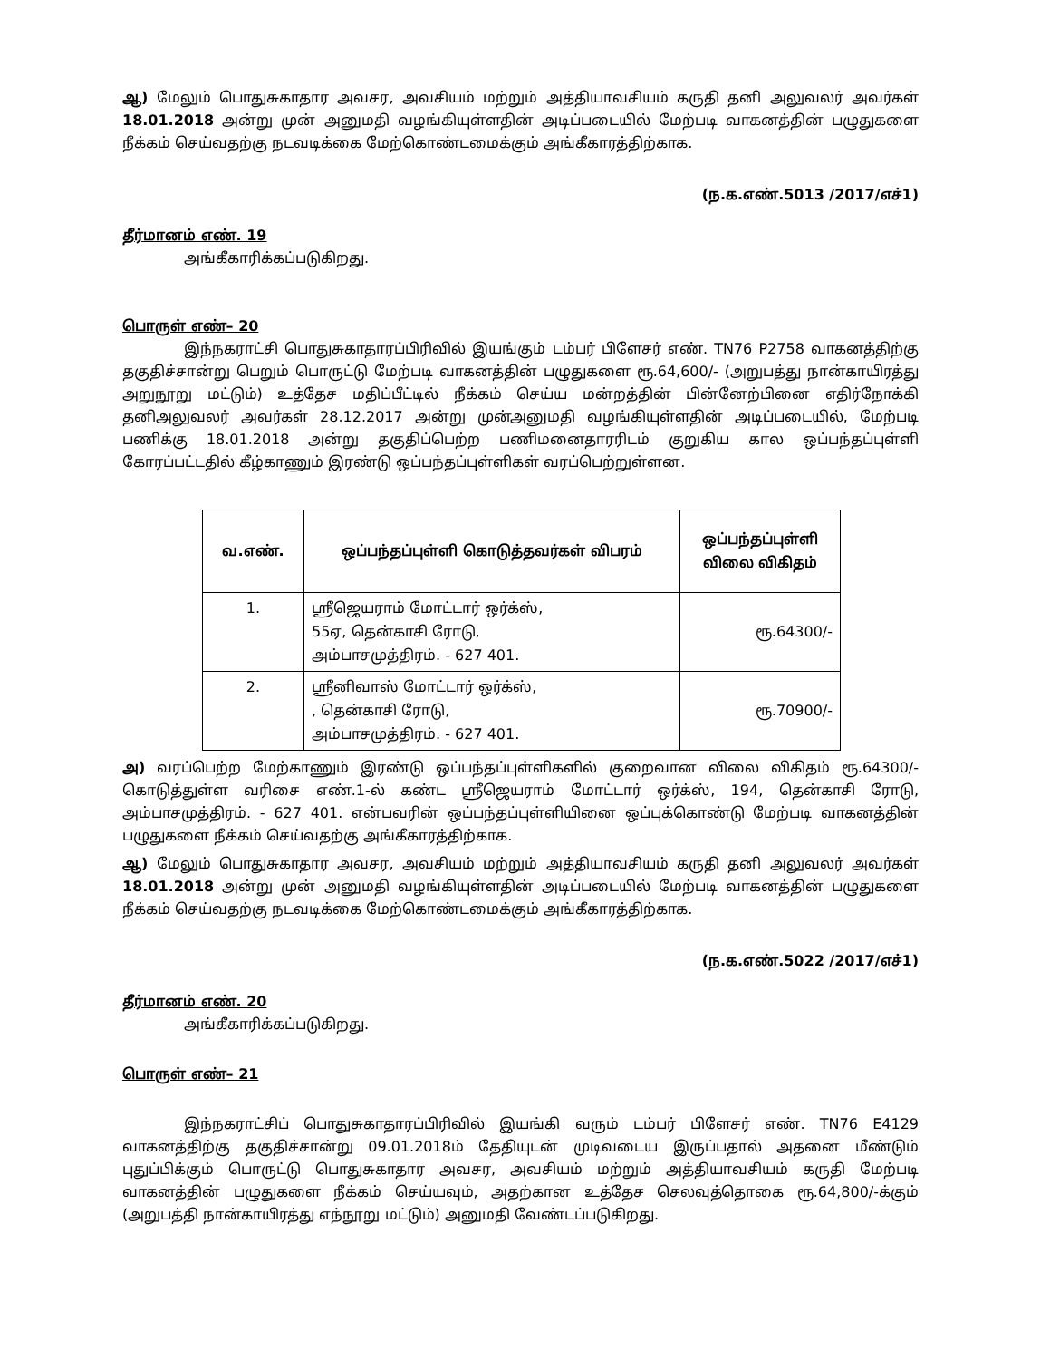ஆ) மேலும் பொதுசுகாதார அவசர, அவசியம் மற்றும் அத்தியாவசியம் கருதி தனி அலுவலர் அவர்கள் 18.01.2018 அன்று முன் அனுமதி வழங்கியுள்ளதின் அடிப்படையில் மேற்படி வாகனத்தின் பழுதுகளை நீக்கம் செய்வதற்கு நடவடிக்கை மேற்கொண்டமைக்கும் அங்கீகாரத்திற்காக.
(ந.க.எண்.5013 /2017/எச்1)
தீர்மானம் எண். 19
அங்கீகாரிக்கப்படுகிறது.
பொருள் எண்– 20
இந்நகராட்சி பொதுசுகாதாரப்பிரிவில் இயங்கும் டம்பர் பிளேசர் எண். TN76 P2758 வாகனத்திற்கு தகுதிச்சான்று பெறும் பொருட்டு மேற்படி வாகனத்தின் பழுதுகளை ரூ.64,600/- (அறுபத்து நான்காயிரத்து அறுநூறு மட்டும்) உத்தேச மதிப்பீட்டில் நீக்கம் செய்ய மன்றத்தின் பின்னேற்பினை எதிர்நோக்கி தனிஅலுவலர் அவர்கள் 28.12.2017 அன்று முன்அனுமதி வழங்கியுள்ளதின் அடிப்படையில், மேற்படி பணிக்கு 18.01.2018 அன்று தகுதிப்பெற்ற பணிமனைதாரரிடம் குறுகிய கால ஒப்பந்தப்புள்ளி கோரப்பட்டதில் கீழ்காணும் இரண்டு ஒப்பந்தப்புள்ளிகள் வரப்பெற்றுள்ளன.
| வ.எண். | ஒப்பந்தப்புள்ளி கொடுத்தவர்கள் விபரம் | ஒப்பந்தப்புள்ளி விலை விகிதம் |
| --- | --- | --- |
| 1. | ஸ்ரீஜெயராம் மோட்டார் ஒர்க்ஸ், 55ஏ, தென்காசி ரோடு, அம்பாசமுத்திரம். - 627 401. | ரூ.64300/- |
| 2. | ஸ்ரீனிவாஸ் மோட்டார் ஒர்க்ஸ், , தென்காசி ரோடு, அம்பாசமுத்திரம். - 627 401. | ரூ.70900/- |
அ) வரப்பெற்ற மேற்காணும் இரண்டு ஒப்பந்தப்புள்ளிகளில் குறைவான விலை விகிதம் ரூ.64300/- கொடுத்துள்ள வரிசை எண்.1-ல் கண்ட ஸ்ரீஜெயராம் மோட்டார் ஒர்க்ஸ், 194, தென்காசி ரோடு, அம்பாசமுத்திரம். - 627 401. என்பவரின் ஒப்பந்தப்புள்ளியினை ஒப்புக்கொண்டு மேற்படி வாகனத்தின் பழுதுகளை நீக்கம் செய்வதற்கு அங்கீகாரத்திற்காக.
ஆ) மேலும் பொதுசுகாதார அவசர, அவசியம் மற்றும் அத்தியாவசியம் கருதி தனி அலுவலர் அவர்கள் 18.01.2018 அன்று முன் அனுமதி வழங்கியுள்ளதின் அடிப்படையில் மேற்படி வாகனத்தின் பழுதுகளை நீக்கம் செய்வதற்கு நடவடிக்கை மேற்கொண்டமைக்கும் அங்கீகாரத்திற்காக.
(ந.க.எண்.5022 /2017/எச்1)
தீர்மானம் எண். 20
அங்கீகாரிக்கப்படுகிறது.
பொருள் எண்– 21
இந்நகராட்சிப் பொதுசுகாதாரப்பிரிவில் இயங்கி வரும் டம்பர் பிளேசர் எண். TN76 E4129 வாகனத்திற்கு தகுதிச்சான்று 09.01.2018ம் தேதியுடன் முடிவடைய இருப்பதால் அதனை மீண்டும் புதுப்பிக்கும் பொருட்டு பொதுசுகாதார அவசர, அவசியம் மற்றும் அத்தியாவசியம் கருதி மேற்படி வாகனத்தின் பழுதுகளை நீக்கம் செய்யவும், அதற்கான உத்தேச செலவுத்தொகை ரூ.64,800/-க்கும் (அறுபத்தி நான்காயிரத்து எந்நூறு மட்டும்) அனுமதி வேண்டப்படுகிறது.